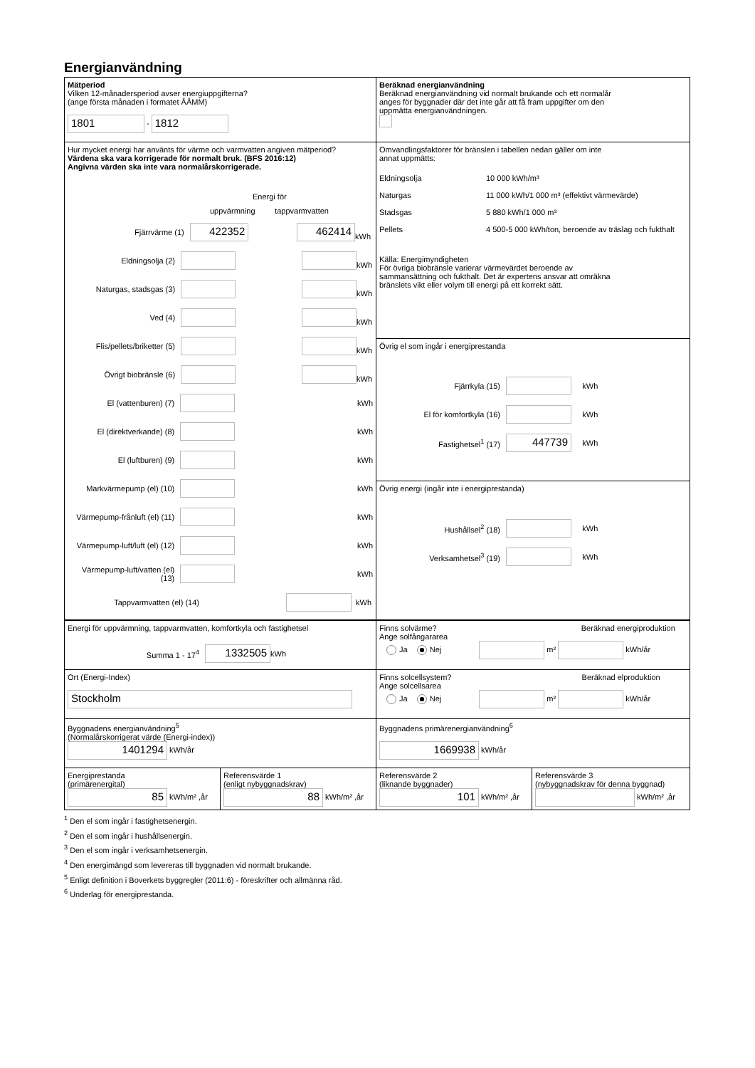Energianvändning
Mätperiod
Vilken 12-månadersperiod avser energiuppgifterna?
(ange första månaden i formatet ÅÅMM)
1801 - 1812
Beräknad energianvändning
Beräknad energianvändning vid normalt brukande och ett normalår
anges för byggnader där det inte går att få fram uppgifter om den
uppmätta energianvändningen.
Hur mycket energi har använts för värme och varmvatten angiven mätperiod?
Värdena ska vara korrigerade för normalt bruk. (BFS 2016:12)
Angivna värden ska inte vara normalårskorrigerade.
Energi för
uppvärmning tappvarmvatten
Fjärrvärme (1) 422352 462414 kWh
Eldningsolja (2) kWh
Naturgas, stadsgas (3) kWh
Ved (4) kWh
Flis/pellets/briketter (5) kWh
Övrigt biobränsle (6) kWh
El (vattenburen) (7) kWh
El (direktverkande) (8) kWh
El (luftburen) (9) kWh
Markvärmepump (el) (10) kWh
Värmepump-frånluft (el) (11) kWh
Värmepump-luft/luft (el) (12) kWh
Värmepump-luft/vatten (el) (13) kWh
Tappvarmvatten (el) (14) kWh
Omvandlingsfaktorer för bränslen i tabellen nedan gäller om inte
annat uppmätts:
Eldningsolja 10 000 kWh/m³ Naturgas 11 000 kWh/1 000 m³ (effektivt värmevärde) Stadsgas 5 880 kWh/1 000 m³ Pellets 4 500-5 000 kWh/ton, beroende av träslag och fukthalt
Källa: Energimyndigheten
För övriga biobränsle varierar värmevärdet beroende av
sammansättning och fukthalt. Det är expertens ansvar att omräkna
bränslets vikt eller volym till energi på ett korrekt sätt.
Övrig el som ingår i energiprestanda
Fjärrkyla (15) kWh
El för komfortkyla (16) kWh
Fastighetsel<sup>1</sup> (17) 447739 kWh
Övrig energi (ingår inte i energiprestanda)
Hushållsel<sup>2</sup> (18) kWh
Verksamhetsel<sup>3</sup> (19) kWh
Energi för uppvärmning, tappvarmvatten, komfortkyla och fastighetsel
Summa 1 - 17<sup>4</sup> 1332505 kWh
Finns solvärme? Beräknad energiproduktion
Ange solfångararea
Ja Nej m² kWh/år
Ort (Energi-Index)
Stockholm
Finns solcellsystem? Beräknad elproduktion
Ange solcellsarea
Ja Nej m² kWh/år
Byggnadens energianvändning<sup>5</sup>
(Normalårskorrigerat värde (Energi-index))
1401294 kWh/år
Byggnadens primärenergianvändning<sup>6</sup>
1669938 kWh/år
Energiprestanda
(primärenergital)
85 kWh/m² ,år
Referensvärde 1
(enligt nybyggnadskrav)
88 kWh/m² ,år
Referensvärde 2
(liknande byggnader)
101 kWh/m² ,år
Referensvärde 3
(nybyggnadskrav för denna byggnad)
kWh/m² ,år
<sup>1</sup> Den el som ingår i fastighetsenergin.
<sup>2</sup> Den el som ingår i hushållsenergin.
<sup>3</sup> Den el som ingår i verksamhetsenergin.
<sup>4</sup> Den energimängd som levereras till byggnaden vid normalt brukande.
<sup>5</sup> Enligt definition i Boverkets byggregler (2011:6) - föreskrifter och allmänna råd.
<sup>6</sup> Underlag för energiprestanda.